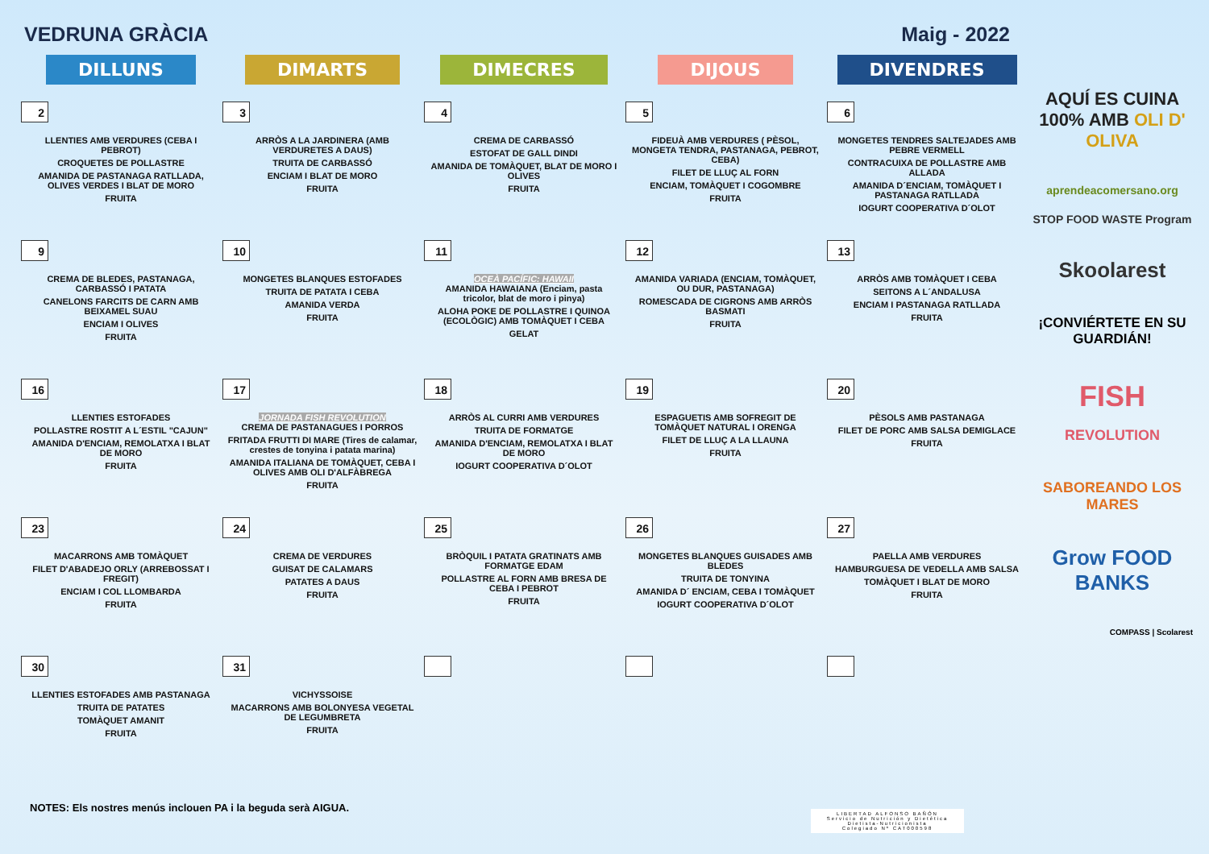VEDRUNA GRÀCIA Maig - 2022
| DILLUNS | DIMARTS | DIMECRES | DIJOUS | DIVENDRES |
| --- | --- | --- | --- | --- |
| 2 LLENTIES AMB VERDURES (CEBA I PEBROT) CROQUETES DE POLLASTRE AMANIDA DE PASTANAGA RATLLADA, OLIVES VERDES I BLAT DE MORO FRUITA | 3 ARRÒS A LA JARDINERA (AMB VERDURETES A DAUS) TRUITA DE CARBASSÓ ENCIAM I BLAT DE MORO FRUITA | 4 CREMA DE CARBASSÓ ESTOFAT DE GALL DINDI AMANIDA DE TOMÀQUET, BLAT DE MORO I OLIVES FRUITA | 5 FIDEUÀ AMB VERDURES ( PÈSOL, MONGETA TENDRA, PASTANAGA, PEBROT, CEBA) FILET DE LLUÇ AL FORN ENCIAM, TOMÀQUET I COGOMBRE FRUITA | 6 MONGETES TENDRES SALTEJADES AMB PEBRE VERMELL CONTRACUIXA DE POLLASTRE AMB ALLADA AMANIDA D´ENCIAM, TOMÀQUET I PASTANAGA RATLLADA IOGURT COOPERATIVA D´OLOT |
| 9 CREMA DE BLEDES, PASTANAGA, CARBASSÓ I PATATA CANELONS FARCITS DE CARN AMB BEIXAMEL SUAU ENCIAM I OLIVES FRUITA | 10 MONGETES BLANQUES ESTOFADES TRUITA DE PATATA I CEBA AMANIDA VERDA FRUITA | 11 OCEÀ PACÍFIC: HAWAII AMANIDA HAWAIANA (Enciam, pasta tricolor, blat de moro i pinya) ALOHA POKE DE POLLASTRE I QUINOA (ECOLÒGIC) AMB TOMÀQUET I CEBA GELAT | 12 AMANIDA VARIADA (ENCIAM, TOMÀQUET, OU DUR, PASTANAGA) ROMESCADA DE CIGRONS AMB ARRÒS BASMATI FRUITA | 13 ARRÒS AMB TOMÀQUET I CEBA SEITONS A L´ANDALUSA ENCIAM I PASTANAGA RATLLADA FRUITA |
| 16 LLENTIES ESTOFADES POLLASTRE ROSTIT A L´ESTIL "CAJUN" AMANIDA D'ENCIAM, REMOLATXA I BLAT DE MORO FRUITA | 17 JORNADA FISH REVOLUTION CREMA DE PASTANAGUES I PORROS FRITADA FRUTTI DI MARE (Tires de calamar, crestes de tonyina i patata marina) AMANIDA ITALIANA DE TOMÀQUET, CEBA I OLIVES AMB OLI D'ALFÀBREGA FRUITA | 18 ARRÒS AL CURRI AMB VERDURES TRUITA DE FORMATGE AMANIDA D'ENCIAM, REMOLATXA I BLAT DE MORO IOGURT COOPERATIVA D´OLOT | 19 ESPAGUETIS AMB SOFREGIT DE TOMÀQUET NATURAL I ORENGA FILET DE LLUÇ A LA LLAUNA FRUITA | 20 PÈSOLS AMB PASTANAGA FILET DE PORC AMB SALSA DEMIGLACE FRUITA |
| 23 MACARRONS AMB TOMÀQUET FILET D'ABADEJO ORLY (ARREBOSSAT I FREGIT) ENCIAM I COL LLOMBARDA FRUITA | 24 CREMA DE VERDURES GUISAT DE CALAMARS PATATES A DAUS FRUITA | 25 BRÒQUIL I PATATA GRATINATS AMB FORMATGE EDAM POLLASTRE AL FORN AMB BRESA DE CEBA I PEBROT FRUITA | 26 MONGETES BLANQUES GUISADES AMB BLEDES TRUITA DE TONYINA AMANIDA D´ ENCIAM, CEBA I TOMÀQUET IOGURT COOPERATIVA D´OLOT | 27 PAELLA AMB VERDURES HAMBURGUESA DE VEDELLA AMB SALSA TOMÀQUET I BLAT DE MORO FRUITA |
| 30 LLENTIES ESTOFADES AMB PASTANAGA TRUITA DE PATATES TOMÀQUET AMANIT FRUITA | 31 VICHYSSOISE MACARRONS AMB BOLONYESA VEGETAL DE LEGUMBRETA FRUITA | | | |
AQUÍ ES CUINA 100% AMB OLI D' OLIVA
aprendeacomersano.org
STOP FOOD WASTE Program
Skoolarest
¡CONVIÉRTETE EN SU GUARDIÁN!
FISH
REVOLUTION
SABOREANDO LOS MARES
Grow FOOD BANKS
COMPASS | Scolarest
NOTES: Els nostres menús inclouen PA i la beguda serà AIGUA.
LIBERTAD ALFONSO BAÑÓN
Servicio de Nutrición y Dietética
Dietista-Nutricionista
Colegiado Nº CAT000598